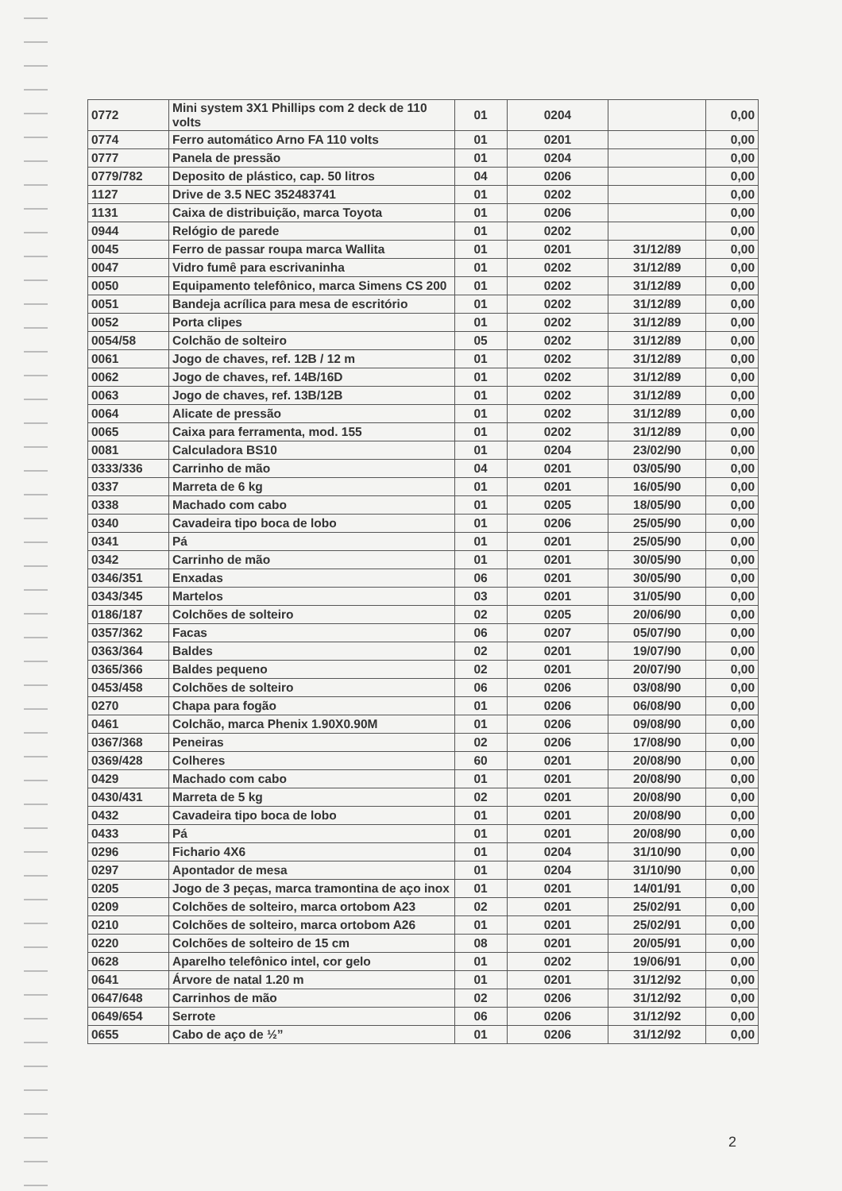| 0772 | Mini system 3X1 Phillips com 2 deck de 110 volts | 01 | 0204 | | 0,00 |
| 0774 | Ferro automático Arno FA 110 volts | 01 | 0201 | | 0,00 |
| 0777 | Panela de pressão | 01 | 0204 | | 0,00 |
| 0779/782 | Deposito de plástico, cap. 50 litros | 04 | 0206 | | 0,00 |
| 1127 | Drive de 3.5 NEC 352483741 | 01 | 0202 | | 0,00 |
| 1131 | Caixa de distribuição, marca Toyota | 01 | 0206 | | 0,00 |
| 0944 | Relógio de parede | 01 | 0202 | | 0,00 |
| 0045 | Ferro de passar roupa marca Wallita | 01 | 0201 | 31/12/89 | 0,00 |
| 0047 | Vidro fumê para escrivaninha | 01 | 0202 | 31/12/89 | 0,00 |
| 0050 | Equipamento telefônico, marca Simens CS 200 | 01 | 0202 | 31/12/89 | 0,00 |
| 0051 | Bandeja acrílica para mesa de escritório | 01 | 0202 | 31/12/89 | 0,00 |
| 0052 | Porta clipes | 01 | 0202 | 31/12/89 | 0,00 |
| 0054/58 | Colchão de solteiro | 05 | 0202 | 31/12/89 | 0,00 |
| 0061 | Jogo de chaves, ref. 12B / 12 m | 01 | 0202 | 31/12/89 | 0,00 |
| 0062 | Jogo de chaves, ref. 14B/16D | 01 | 0202 | 31/12/89 | 0,00 |
| 0063 | Jogo de chaves, ref. 13B/12B | 01 | 0202 | 31/12/89 | 0,00 |
| 0064 | Alicate de pressão | 01 | 0202 | 31/12/89 | 0,00 |
| 0065 | Caixa para ferramenta, mod. 155 | 01 | 0202 | 31/12/89 | 0,00 |
| 0081 | Calculadora BS10 | 01 | 0204 | 23/02/90 | 0,00 |
| 0333/336 | Carrinho de mão | 04 | 0201 | 03/05/90 | 0,00 |
| 0337 | Marreta de 6 kg | 01 | 0201 | 16/05/90 | 0,00 |
| 0338 | Machado com cabo | 01 | 0205 | 18/05/90 | 0,00 |
| 0340 | Cavadeira tipo boca de lobo | 01 | 0206 | 25/05/90 | 0,00 |
| 0341 | Pá | 01 | 0201 | 25/05/90 | 0,00 |
| 0342 | Carrinho de mão | 01 | 0201 | 30/05/90 | 0,00 |
| 0346/351 | Enxadas | 06 | 0201 | 30/05/90 | 0,00 |
| 0343/345 | Martelos | 03 | 0201 | 31/05/90 | 0,00 |
| 0186/187 | Colchões de solteiro | 02 | 0205 | 20/06/90 | 0,00 |
| 0357/362 | Facas | 06 | 0207 | 05/07/90 | 0,00 |
| 0363/364 | Baldes | 02 | 0201 | 19/07/90 | 0,00 |
| 0365/366 | Baldes pequeno | 02 | 0201 | 20/07/90 | 0,00 |
| 0453/458 | Colchões de solteiro | 06 | 0206 | 03/08/90 | 0,00 |
| 0270 | Chapa para fogão | 01 | 0206 | 06/08/90 | 0,00 |
| 0461 | Colchão, marca Phenix 1.90X0.90M | 01 | 0206 | 09/08/90 | 0,00 |
| 0367/368 | Peneiras | 02 | 0206 | 17/08/90 | 0,00 |
| 0369/428 | Colheres | 60 | 0201 | 20/08/90 | 0,00 |
| 0429 | Machado com cabo | 01 | 0201 | 20/08/90 | 0,00 |
| 0430/431 | Marreta de 5 kg | 02 | 0201 | 20/08/90 | 0,00 |
| 0432 | Cavadeira tipo boca de lobo | 01 | 0201 | 20/08/90 | 0,00 |
| 0433 | Pá | 01 | 0201 | 20/08/90 | 0,00 |
| 0296 | Fichario 4X6 | 01 | 0204 | 31/10/90 | 0,00 |
| 0297 | Apontador de mesa | 01 | 0204 | 31/10/90 | 0,00 |
| 0205 | Jogo de 3 peças, marca tramontina de aço inox | 01 | 0201 | 14/01/91 | 0,00 |
| 0209 | Colchões de solteiro, marca ortobom A23 | 02 | 0201 | 25/02/91 | 0,00 |
| 0210 | Colchões de solteiro, marca ortobom A26 | 01 | 0201 | 25/02/91 | 0,00 |
| 0220 | Colchões de solteiro de 15 cm | 08 | 0201 | 20/05/91 | 0,00 |
| 0628 | Aparelho telefônico intel, cor gelo | 01 | 0202 | 19/06/91 | 0,00 |
| 0641 | Árvore de natal 1.20 m | 01 | 0201 | 31/12/92 | 0,00 |
| 0647/648 | Carrinhos de mão | 02 | 0206 | 31/12/92 | 0,00 |
| 0649/654 | Serrote | 06 | 0206 | 31/12/92 | 0,00 |
| 0655 | Cabo de aço de ½” | 01 | 0206 | 31/12/92 | 0,00 |
2